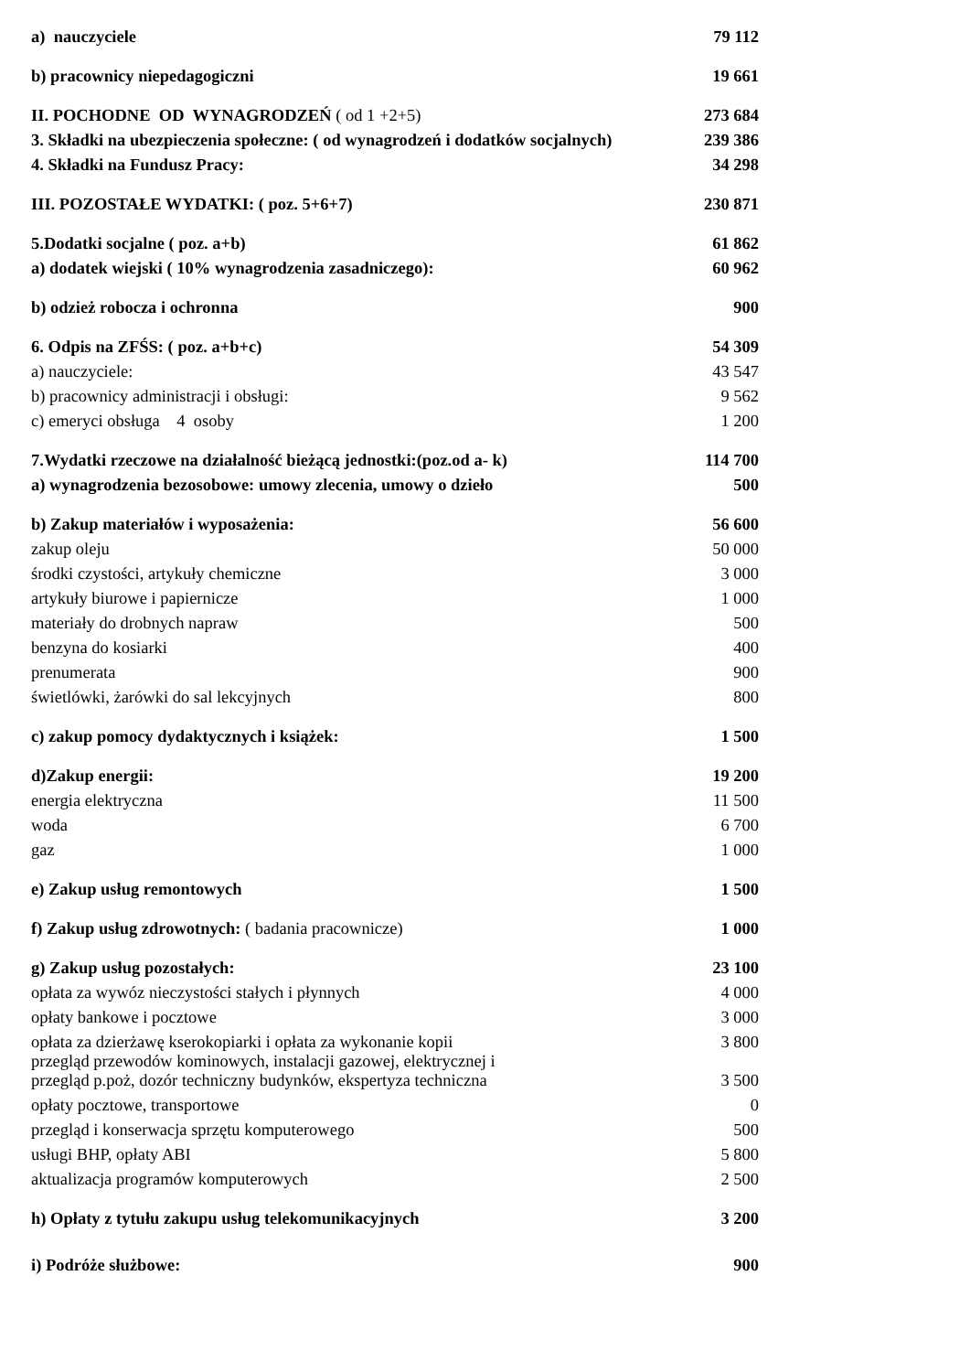| a) nauczyciele | 79 112 |
| b) pracownicy niepedagogiczni | 19 661 |
| II. POCHODNE OD WYNAGRODZEŃ ( od 1 +2+5) | 273 684 |
| 3. Składki na ubezpieczenia społeczne: ( od wynagrodzeń i dodatków socjalnych) | 239 386 |
| 4. Składki na Fundusz Pracy: | 34 298 |
| III. POZOSTAŁE WYDATKI: ( poz. 5+6+7) | 230 871 |
| 5.Dodatki socjalne ( poz. a+b) | 61 862 |
| a) dodatek wiejski ( 10% wynagrodzenia zasadniczego): | 60 962 |
| b) odzież robocza i ochronna | 900 |
| 6. Odpis na ZFŚS: ( poz. a+b+c) | 54 309 |
| a) nauczyciele: | 43 547 |
| b) pracownicy administracji i obsługi: | 9 562 |
| c) emeryci obsługa 4 osoby | 1 200 |
| 7.Wydatki rzeczowe na działalność bieżącą jednostki:(poz.od a- k) | 114 700 |
| a) wynagrodzenia bezosobowe: umowy zlecenia, umowy o dzieło | 500 |
| b) Zakup materiałów i wyposażenia: | 56 600 |
| zakup oleju | 50 000 |
| środki czystości, artykuły chemiczne | 3 000 |
| artykuły biurowe i papiernicze | 1 000 |
| materiały do drobnych napraw | 500 |
| benzyna do kosiarki | 400 |
| prenumerata | 900 |
| świetlówki, żarówki do sal lekcyjnych | 800 |
| c) zakup pomocy dydaktycznych i książek: | 1 500 |
| d)Zakup energii: | 19 200 |
| energia elektryczna | 11 500 |
| woda | 6 700 |
| gaz | 1 000 |
| e) Zakup usług remontowych | 1 500 |
| f) Zakup usług zdrowotnych: ( badania pracownicze) | 1 000 |
| g) Zakup usług pozostałych: | 23 100 |
| opłata za wywóz nieczystości stałych i płynnych | 4 000 |
| opłaty bankowe i pocztowe | 3 000 |
| opłata za dzierżawę kserokopiarki i opłata za wykonanie kopii | 3 800 |
| przegląd przewodów kominowych, instalacji gazowej, elektrycznej i przegląd p.poż, dozór techniczny budynków, ekspertyza techniczna | 3 500 |
| opłaty pocztowe, transportowe | 0 |
| przegląd i konserwacja sprzętu komputerowego | 500 |
| usługi BHP, opłaty ABI | 5 800 |
| aktualizacja programów komputerowych | 2 500 |
| h) Opłaty z tytułu zakupu usług telekomunikacyjnych | 3 200 |
| i) Podróże służbowe: | 900 |